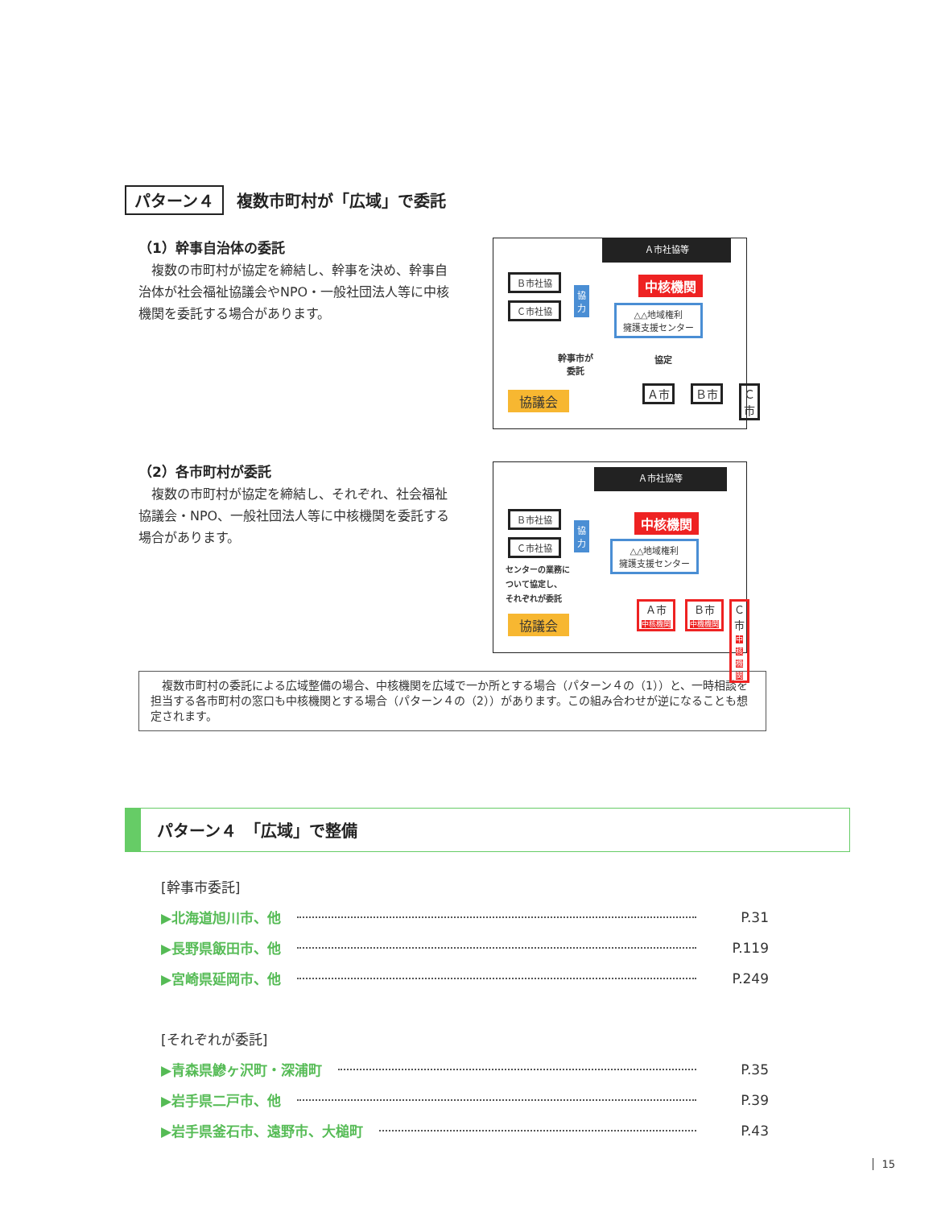パターン４ 複数市町村が「広域」で委託
（1）幹事自治体の委託
　複数の市町村が協定を締結し、幹事を決め、幹事自治体が社会福祉協議会やNPO・一般社団法人等に中核機関を委託する場合があります。
Ａ市社協等
Ｂ市社協
Ｃ市社協
協
力
中核機関
△△地域権利
擁護支援センター
幹事市が
委託
協定
Ａ市 Ｂ市 Ｃ市
協議会
（2）各市町村が委託
　複数の市町村が協定を締結し、それぞれ、社会福祉協議会・NPO、一般社団法人等に中核機関を委託する場合があります。
Ａ市社協等
Ｂ市社協
Ｃ市社協
協
力
中核機関
△△地域権利
擁護支援センター
センターの業務に
ついて協定し、
それぞれが委託
Ａ市
中核機関
Ｂ市
中機機関
Ｃ市
中核機関
協議会
　複数市町村の委託による広域整備の場合、中核機関を広域で一か所とする場合（パターン４の（1））と、一時相談を担当する各市町村の窓口も中核機関とする場合（パターン４の（2））があります。この組み合わせが逆になることも想定されます。
パターン４　「広域」で整備
[幹事市委託]
▶北海道旭川市、他 P.31
▶長野県飯田市、他 P.119
▶宮崎県延岡市、他 P.249
[それぞれが委託]
▶青森県鰺ヶ沢町・深浦町 P.35
▶岩手県二戸市、他 P.39
▶岩手県釜石市、遠野市、大槌町 P.43
15